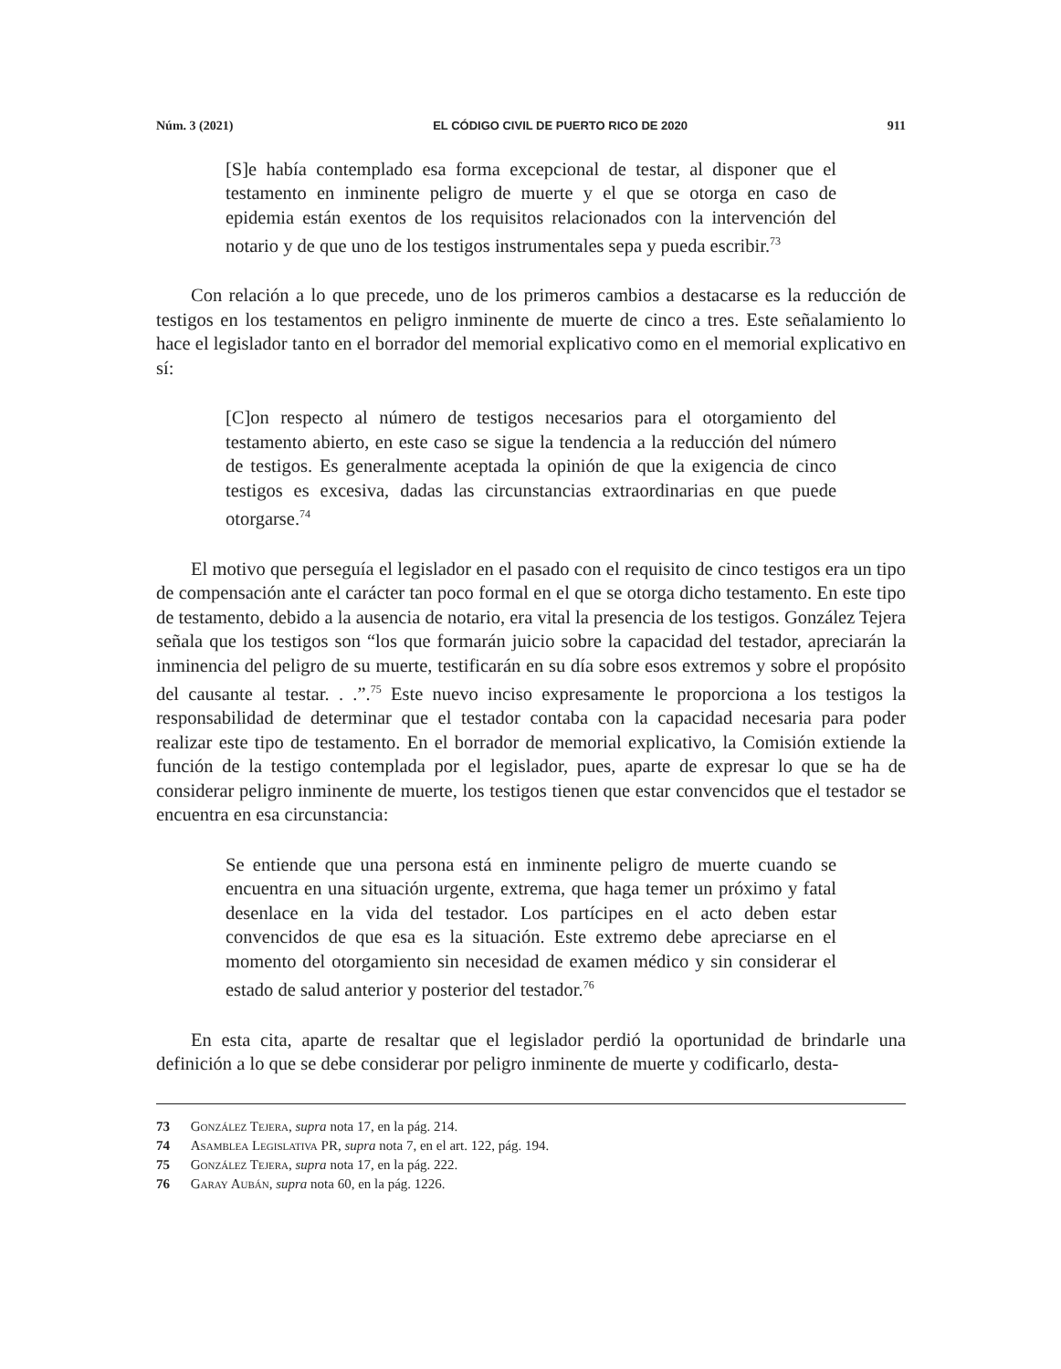Núm. 3 (2021) EL CÓDIGO CIVIL DE PUERTO RICO DE 2020 911
[S]e había contemplado esa forma excepcional de testar, al disponer que el testamento en inminente peligro de muerte y el que se otorga en caso de epidemia están exentos de los requisitos relacionados con la intervención del notario y de que uno de los testigos instrumentales sepa y pueda escribir.<sup>73</sup>
Con relación a lo que precede, uno de los primeros cambios a destacarse es la reducción de testigos en los testamentos en peligro inminente de muerte de cinco a tres. Este señalamiento lo hace el legislador tanto en el borrador del memorial explicativo como en el memorial explicativo en sí:
[C]on respecto al número de testigos necesarios para el otorgamiento del testamento abierto, en este caso se sigue la tendencia a la reducción del número de testigos. Es generalmente aceptada la opinión de que la exigencia de cinco testigos es excesiva, dadas las circunstancias extraordinarias en que puede otorgarse.<sup>74</sup>
El motivo que perseguía el legislador en el pasado con el requisito de cinco testigos era un tipo de compensación ante el carácter tan poco formal en el que se otorga dicho testamento. En este tipo de testamento, debido a la ausencia de notario, era vital la presencia de los testigos. González Tejera señala que los testigos son “los que formarán juicio sobre la capacidad del testador, apreciarán la inminencia del peligro de su muerte, testificarán en su día sobre esos extremos y sobre el propósito del causante al testar. . .”.<sup>75</sup> Este nuevo inciso expresamente le proporciona a los testigos la responsabilidad de determinar que el testador contaba con la capacidad necesaria para poder realizar este tipo de testamento. En el borrador de memorial explicativo, la Comisión extiende la función de la testigo contemplada por el legislador, pues, aparte de expresar lo que se ha de considerar peligro inminente de muerte, los testigos tienen que estar convencidos que el testador se encuentra en esa circunstancia:
Se entiende que una persona está en inminente peligro de muerte cuando se encuentra en una situación urgente, extrema, que haga temer un próximo y fatal desenlace en la vida del testador. Los partícipes en el acto deben estar convencidos de que esa es la situación. Este extremo debe apreciarse en el momento del otorgamiento sin necesidad de examen médico y sin considerar el estado de salud anterior y posterior del testador.<sup>76</sup>
En esta cita, aparte de resaltar que el legislador perdió la oportunidad de brindarle una definición a lo que se debe considerar por peligro inminente de muerte y codificarlo, desta-
73 González Tejera, supra nota 17, en la pág. 214.
74 Asamblea Legislativa PR, supra nota 7, en el art. 122, pág. 194.
75 González Tejera, supra nota 17, en la pág. 222.
76 Garay Aubán, supra nota 60, en la pág. 1226.